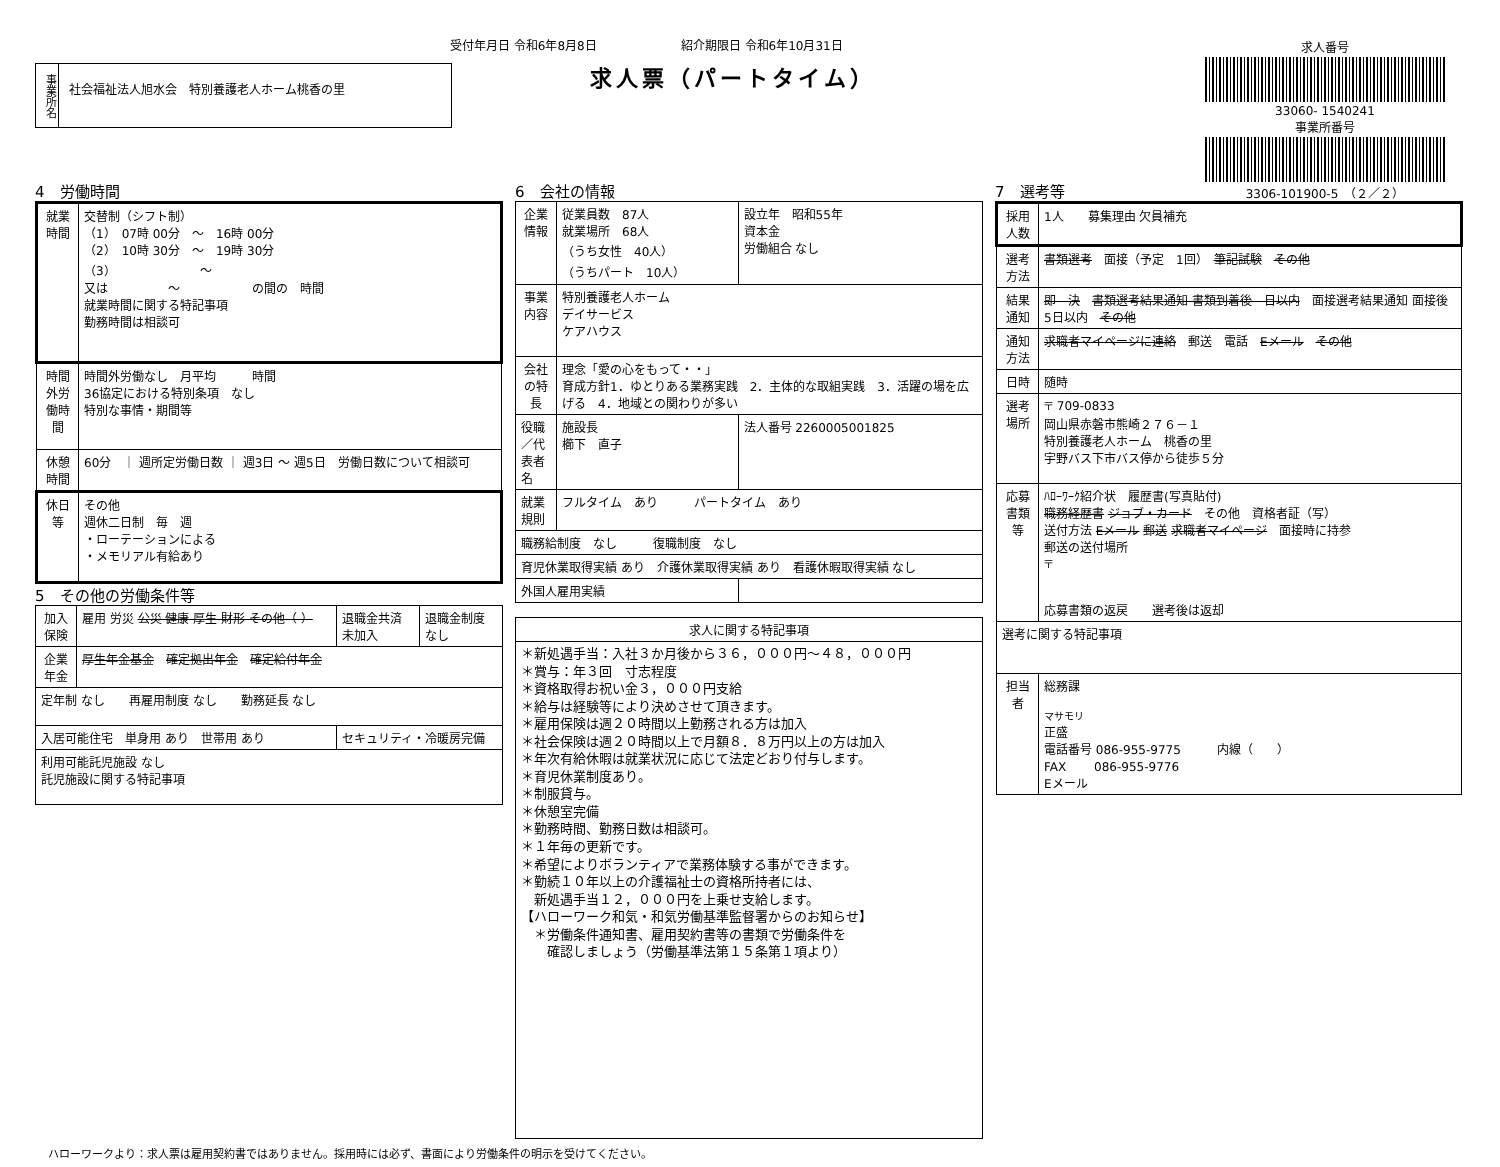受付年月日 令和6年8月8日　　　　　　　紹介期限日 令和6年10月31日
求人票（パートタイム）
事業所名
社会福祉法人旭水会　特別養護老人ホーム桃香の里
求人番号
33060- 1540241
事業所番号
3306-101900-5　（２／２）
4　労働時間
| 就業時間 | 交替制（シフト制） （1） 07時 00分 ～ 16時 00分 （2） 10時 30分 ～ 19時 30分 （3） ～ 又は ～ の間の 時間 就業時間に関する特記事項 勤務時間は相談可 |
| 時間外労働時間 | 時間外労働なし 月平均 時間 36協定における特別条項 なし 特別な事情・期間等 |
| 休憩時間 | 60分 ｜ 週所定労働日数 ｜ 週3日 ～ 週5日 労働日数について相談可 |
| 休日等 | その他 週休二日制 毎 週 ・ローテーションによる ・メモリアル有給あり |
5　その他の労働条件等
| 加入保険 | 雇用 労災 公災 健康 厚生 財形 その他（ ） | 退職金共済 未加入 | 退職金制度 なし |
| 企業年金 | 厚生年金基金 確定拠出年金 確定給付年金 | | |
| 定年制 なし 再雇用制度 なし 勤務延長 なし | | | |
| 入居可能住宅 単身用 あり 世帯用 あり | | セキュリティ・冷暖房完備 | |
| 利用可能託児施設 なし 託児施設に関する特記事項 | | | |
6　会社の情報
| 企業情報 | 従業員数 87人 就業場所 68人 （うち女性 40人） （うちパート 10人） | 設立年 昭和55年 資本金 労働組合 なし |
| 事業内容 | 特別養護老人ホーム デイサービス ケアハウス | |
| 会社の特長 | 理念「愛の心をもって・・」 育成方針1．ゆとりある業務実践 2．主体的な取組実践 3．活躍の場を広げる 4．地域との関わりが多い | |
| 役職／代表者名 | 施設長 櫛下 直子 | 法人番号 2260005001825 |
| 就業規則 | フルタイム あり パートタイム あり | |
| 職務給制度 なし 復職制度 なし | | |
| 育児休業取得実績 あり 介護休業取得実績 あり 看護休暇取得実績 なし | | |
| 外国人雇用実績 | | |
| 求人に関する特記事項 |
| --- |
| ＊新処遇手当：入社３か月後から３６，０００円～４８，０００円 ＊賞与：年３回 寸志程度 ＊資格取得お祝い金３，０００円支給 ＊給与は経験等により決めさせて頂きます。 ＊雇用保険は週２０時間以上勤務される方は加入 ＊社会保険は週２０時間以上で月額８．８万円以上の方は加入 ＊年次有給休暇は就業状況に応じて法定どおり付与します。 ＊育児休業制度あり。 ＊制服貸与。 ＊休憩室完備 ＊勤務時間、勤務日数は相談可。 ＊１年毎の更新です。 ＊希望によりボランティアで業務体験する事ができます。 ＊勤続１０年以上の介護福祉士の資格所持者には、 新処遇手当１２，０００円を上乗せ支給します。 【ハローワーク和気・和気労働基準監督署からのお知らせ】 ＊労働条件通知書、雇用契約書等の書類で労働条件を 確認しましょう（労働基準法第１５条第１項より） |
7　選考等
| 採用人数 | 1人 募集理由 欠員補充 |
| 選考方法 | 書類選考 面接（予定 1回） 筆記試験 その他 |
| 結果通知 | 即 決 書類選考結果通知 書類到着後 日以内 面接選考結果通知 面接後 5日以内 その他 |
| 通知方法 | 求職者マイページに連絡 郵送 電話 Eメール その他 |
| 日時 | 随時 |
| 選考場所 | 〒 709-0833 岡山県赤磐市熊崎２７６－１ 特別養護老人ホーム 桃香の里 宇野バス下市バス停から徒歩５分 |
| 応募書類等 | ﾊﾛｰﾜｰｸ紹介状 履歴書(写真貼付) 職務経歴書 ジョブ・カード その他 資格者証（写） 送付方法 Eメール 郵送 求職者マイページ 面接時に持参 郵送の送付場所 〒 応募書類の返戻 選考後は返却 |
| 選考に関する特記事項 | |
| 担当者 | 総務課 マサモリ 正盛 電話番号 086-955-9775 内線（ ） FAX 086-955-9776 Eメール |
ハローワークより：求人票は雇用契約書ではありません。採用時には必ず、書面により労働条件の明示を受けてください。